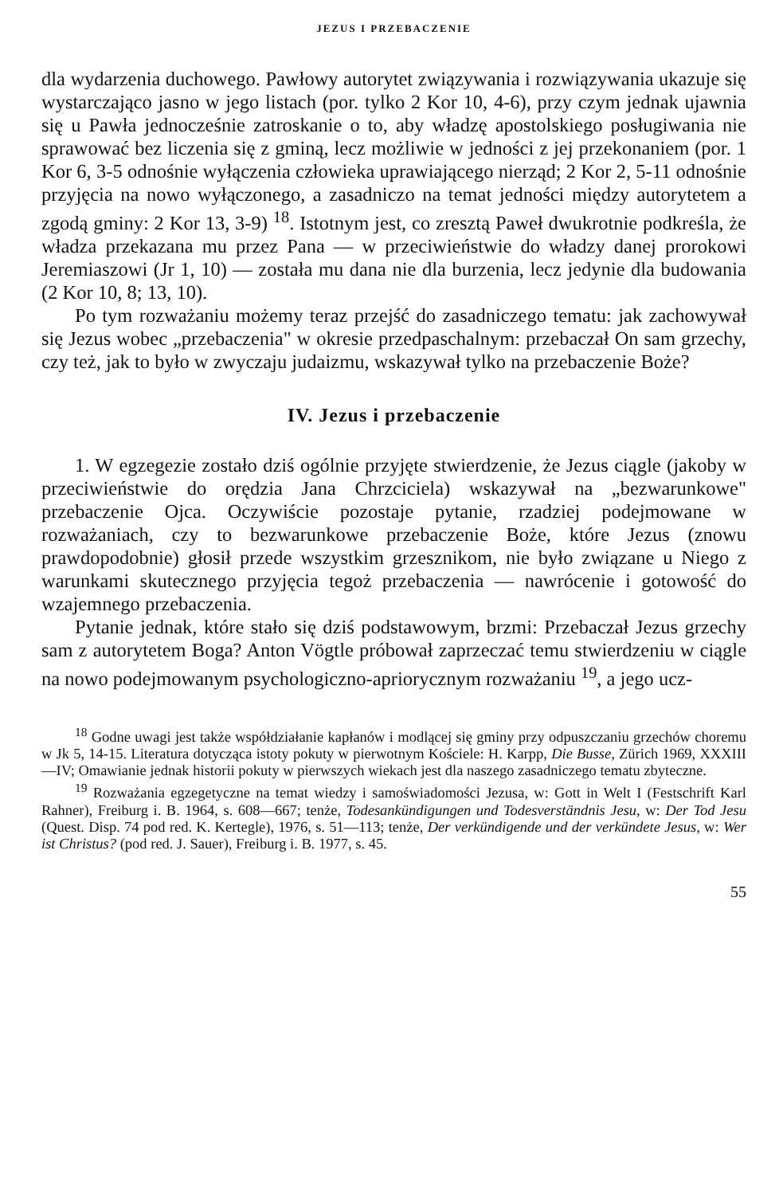JEZUS I PRZEBACZENIE
dla wydarzenia duchowego. Pawłowy autorytet związywania i rozwiązywania ukazuje się wystarczająco jasno w jego listach (por. tylko 2 Kor 10, 4-6), przy czym jednak ujawnia się u Pawła jednocześnie zatroskanie o to, aby władzę apostolskiego posługiwania nie sprawować bez liczenia się z gminą, lecz możliwie w jedności z jej przekonaniem (por. 1 Kor 6, 3-5 odnośnie wyłączenia człowieka uprawiającego nierząd; 2 Kor 2, 5-11 odnośnie przyjęcia na nowo wyłączonego, a zasadniczo na temat jedności między autorytetem a zgodą gminy: 2 Kor 13, 3-9) <sup>18</sup>. Istotnym jest, co zresztą Paweł dwukrotnie podkreśla, że władza przekazana mu przez Pana — w przeciwieństwie do władzy danej prorokowi Jeremiaszowi (Jr 1, 10) — została mu dana nie dla burzenia, lecz jedynie dla budowania (2 Kor 10, 8; 13, 10).
Po tym rozważaniu możemy teraz przejść do zasadniczego tematu: jak zachowywał się Jezus wobec „przebaczenia" w okresie przedpaschalnym: przebaczał On sam grzechy, czy też, jak to było w zwyczaju judaizmu, wskazywał tylko na przebaczenie Boże?
IV. Jezus i przebaczenie
1. W egzegezie zostało dziś ogólnie przyjęte stwierdzenie, że Jezus ciągle (jakoby w przeciwieństwie do orędzia Jana Chrzciciela) wskazywał na „bezwarunkowe" przebaczenie Ojca. Oczywiście pozostaje pytanie, rzadziej podejmowane w rozważaniach, czy to bezwarunkowe przebaczenie Boże, które Jezus (znowu prawdopodobnie) głosił przede wszystkim grzesznikom, nie było związane u Niego z warunkami skutecznego przyjęcia tegoż przebaczenia — nawrócenie i gotowość do wzajemnego przebaczenia.
Pytanie jednak, które stało się dziś podstawowym, brzmi: Przebaczał Jezus grzechy sam z autorytetem Boga? Anton Vögtle próbował zaprzeczać temu stwierdzeniu w ciągle na nowo podejmowanym psychologiczno-apriorycznym rozważaniu <sup>19</sup>, a jego ucz-
<sup>18</sup> Godne uwagi jest także współdziałanie kapłanów i modlącej się gminy przy odpuszczaniu grzechów choremu w Jk 5, 14-15. Literatura dotycząca istoty pokuty w pierwotnym Kościele: H. Karpp, Die Busse, Zürich 1969, XXXIII—IV; Omawianie jednak historii pokuty w pierwszych wiekach jest dla naszego zasadniczego tematu zbyteczne.
<sup>19</sup> Rozważania egzegetyczne na temat wiedzy i samoświadomości Jezusa, w: Gott in Welt I (Festschrift Karl Rahner), Freiburg i. B. 1964, s. 608—667; tenże, Todesankündigungen und Todesverständnis Jesu, w: Der Tod Jesu (Quest. Disp. 74 pod red. K. Kertegle), 1976, s. 51—113; tenże, Der verkündigende und der verkündete Jesus, w: Wer ist Christus? (pod red. J. Sauer), Freiburg i. B. 1977, s. 45.
55